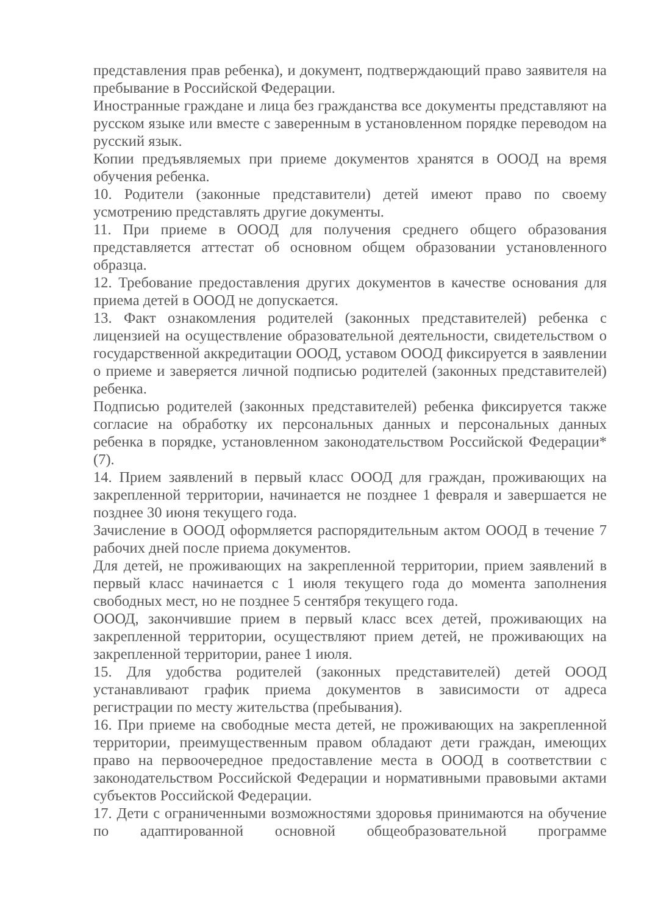представления прав ребенка), и документ, подтверждающий право заявителя на пребывание в Российской Федерации.
Иностранные граждане и лица без гражданства все документы представляют на русском языке или вместе с заверенным в установленном порядке переводом на русский язык.
Копии предъявляемых при приеме документов хранятся в ОООД на время обучения ребенка.
10. Родители (законные представители) детей имеют право по своему усмотрению представлять другие документы.
11. При приеме в ОООД для получения среднего общего образования представляется аттестат об основном общем образовании установленного образца.
12. Требование предоставления других документов в качестве основания для приема детей в ОООД не допускается.
13. Факт ознакомления родителей (законных представителей) ребенка с лицензией на осуществление образовательной деятельности, свидетельством о государственной аккредитации ОООД, уставом ОООД фиксируется в заявлении о приеме и заверяется личной подписью родителей (законных представителей) ребенка.
Подписью родителей (законных представителей) ребенка фиксируется также согласие на обработку их персональных данных и персональных данных ребенка в порядке, установленном законодательством Российской Федерации*(7).
14. Прием заявлений в первый класс ОООД для граждан, проживающих на закрепленной территории, начинается не позднее 1 февраля и завершается не позднее 30 июня текущего года.
Зачисление в ОООД оформляется распорядительным актом ОООД в течение 7 рабочих дней после приема документов.
Для детей, не проживающих на закрепленной территории, прием заявлений в первый класс начинается с 1 июля текущего года до момента заполнения свободных мест, но не позднее 5 сентября текущего года.
ОООД, закончившие прием в первый класс всех детей, проживающих на закрепленной территории, осуществляют прием детей, не проживающих на закрепленной территории, ранее 1 июля.
15. Для удобства родителей (законных представителей) детей ОООД устанавливают график приема документов в зависимости от адреса регистрации по месту жительства (пребывания).
16. При приеме на свободные места детей, не проживающих на закрепленной территории, преимущественным правом обладают дети граждан, имеющих право на первоочередное предоставление места в ОООД в соответствии с законодательством Российской Федерации и нормативными правовыми актами субъектов Российской Федерации.
17. Дети с ограниченными возможностями здоровья принимаются на обучение по адаптированной основной общеобразовательной программе